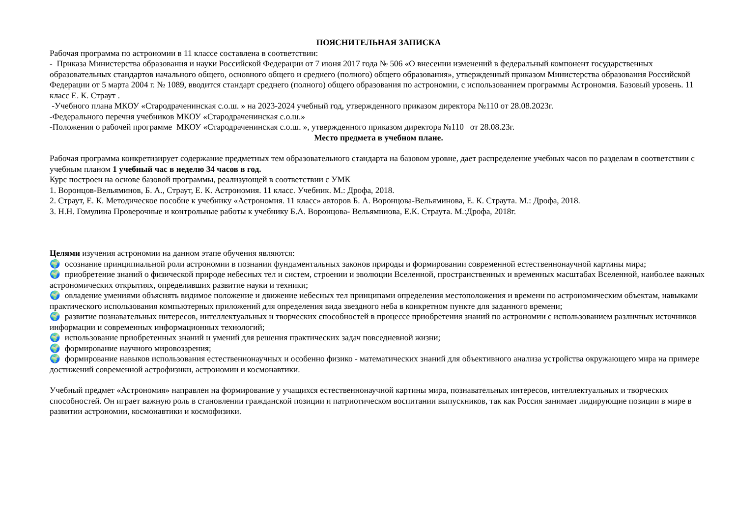ПОЯСНИТЕЛЬНАЯ ЗАПИСКА
Рабочая программа по астрономии в 11 классе составлена в соответствии:
- Приказа Министерства образования и науки Российской Федерации от 7 июня 2017 года № 506 «О внесении изменений в федеральный компонент государственных образовательных стандартов начального общего, основного общего и среднего (полного) общего образования», утвержденный приказом Министерства образования Российской Федерации от 5 марта 2004 г. № 1089, вводится стандарт среднего (полного) общего образования по астрономии, с использованием программы Астрономия. Базовый уровень. 11 класс Е. К. Страут .
-Учебного плана МКОУ «Стародраченинская с.о.ш. » на 2023-2024 учебный год, утвержденного приказом директора №110 от 28.08.2023г.
-Федерального перечня учебников МКОУ «Стародраченинская с.о.ш.»
-Положения о рабочей программе МКОУ «Стародраченинская с.о.ш. », утвержденного приказом директора №110 от 28.08.23г.
Место предмета в учебном плане.
Рабочая программа конкретизирует содержание предметных тем образовательного стандарта на базовом уровне, дает распределение учебных часов по разделам в соответствии с учебным планом 1 учебный час в неделю 34 часов в год.
Курс построен на основе базовой программы, реализующей в соответствии с УМК
1. Воронцов-Вельяминов, Б. А., Страут, Е. К. Астрономия. 11 класс. Учебник. М.: Дрофа, 2018.
2. Страут, Е. К. Методическое пособие к учебнику «Астрономия. 11 класс» авторов Б. А. Воронцова-Вельяминова, Е. К. Страута. М.: Дрофа, 2018.
3. Н.Н. Гомулина Проверочные и контрольные работы к учебнику Б.А. Воронцова- Вельяминова, Е.К. Страута. М.:Дрофа, 2018г.
Целями изучения астрономии на данном этапе обучения являются:
🌍 осознание принципиальной роли астрономии в познании фундаментальных законов природы и формировании современной естественнонаучной картины мира;
🌍 приобретение знаний о физической природе небесных тел и систем, строении и эволюции Вселенной, пространственных и временных масштабах Вселенной, наиболее важных астрономических открытиях, определивших развитие науки и техники;
🌍 овладение умениями объяснять видимое положение и движение небесных тел принципами определения местоположения и времени по астрономическим объектам, навыками практического использования компьютерных приложений для определения вида звездного неба в конкретном пункте для заданного времени;
🌍 развитие познавательных интересов, интеллектуальных и творческих способностей в процессе приобретения знаний по астрономии с использованием различных источников информации и современных информационных технологий;
🌍 использование приобретенных знаний и умений для решения практических задач повседневной жизни;
🌍 формирование научного мировоззрения;
🌍 формирование навыков использования естественнонаучных и особенно физико - математических знаний для объективного анализа устройства окружающего мира на примере достижений современной астрофизики, астрономии и космонавтики.
Учебный предмет «Астрономия» направлен на формирование у учащихся естественнонаучной картины мира, познавательных интересов, интеллектуальных и творческих способностей. Он играет важную роль в становлении гражданской позиции и патриотическом воспитании выпускников, так как Россия занимает лидирующие позиции в мире в развитии астрономии, космонавтики и космофизики.